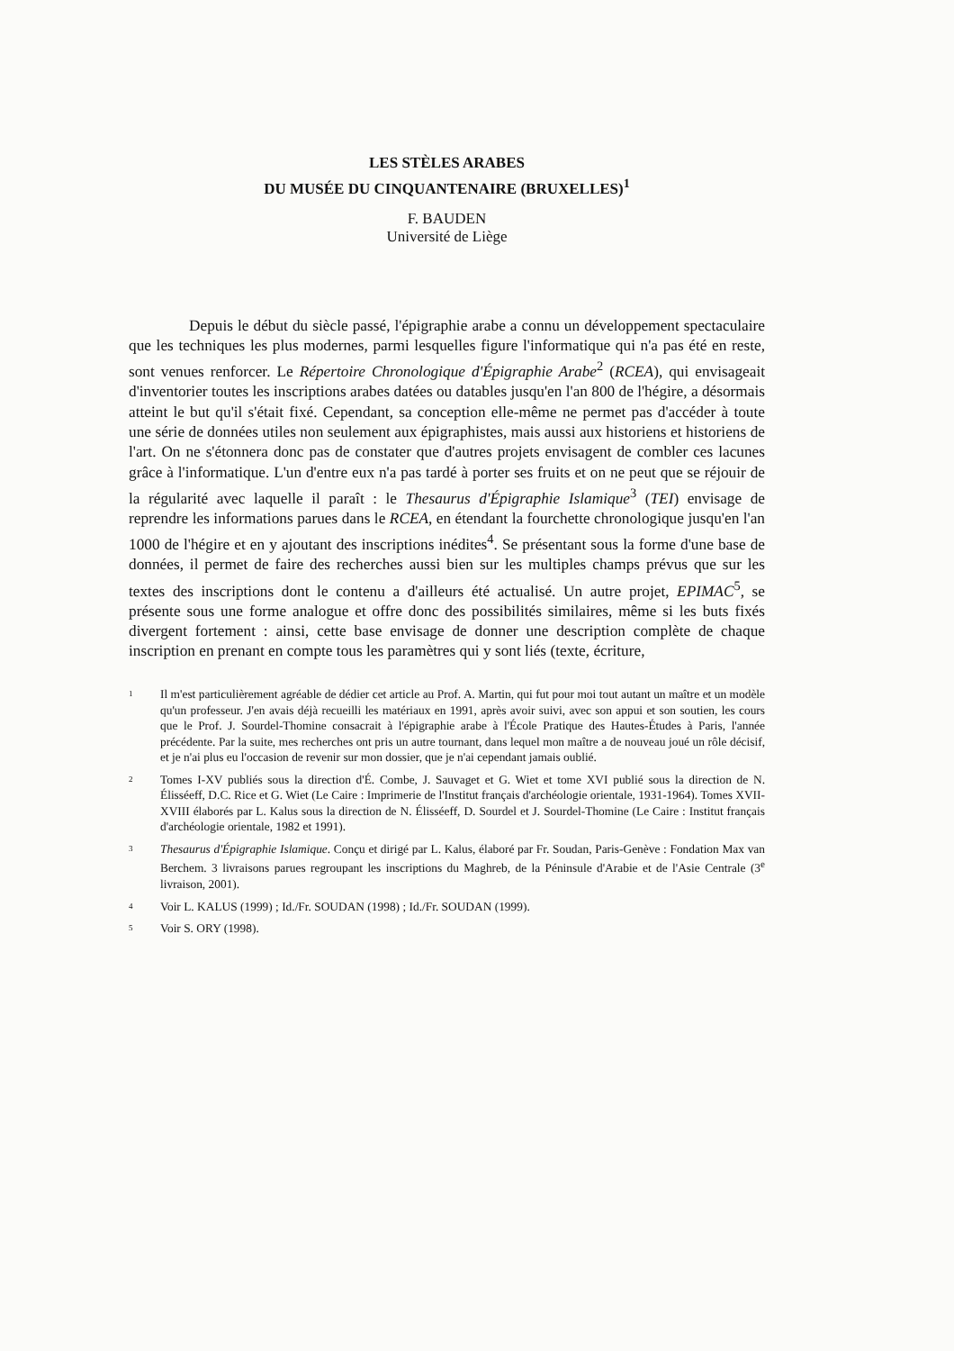LES STÈLES ARABES
DU MUSÉE DU CINQUANTENAIRE (BRUXELLES)<sup>1</sup>
F. BAUDEN
Université de Liège
Depuis le début du siècle passé, l'épigraphie arabe a connu un développement spectaculaire que les techniques les plus modernes, parmi lesquelles figure l'informatique qui n'a pas été en reste, sont venues renforcer. Le Répertoire Chronologique d'Épigraphie Arabe<sup>2</sup> (RCEA), qui envisageait d'inventorier toutes les inscriptions arabes datées ou datables jusqu'en l'an 800 de l'hégire, a désormais atteint le but qu'il s'était fixé. Cependant, sa conception elle-même ne permet pas d'accéder à toute une série de données utiles non seulement aux épigraphistes, mais aussi aux historiens et historiens de l'art. On ne s'étonnera donc pas de constater que d'autres projets envisagent de combler ces lacunes grâce à l'informatique. L'un d'entre eux n'a pas tardé à porter ses fruits et on ne peut que se réjouir de la régularité avec laquelle il paraît : le Thesaurus d'Épigraphie Islamique<sup>3</sup> (TEI) envisage de reprendre les informations parues dans le RCEA, en étendant la fourchette chronologique jusqu'en l'an 1000 de l'hégire et en y ajoutant des inscriptions inédites<sup>4</sup>. Se présentant sous la forme d'une base de données, il permet de faire des recherches aussi bien sur les multiples champs prévus que sur les textes des inscriptions dont le contenu a d'ailleurs été actualisé. Un autre projet, EPIMAC<sup>5</sup>, se présente sous une forme analogue et offre donc des possibilités similaires, même si les buts fixés divergent fortement : ainsi, cette base envisage de donner une description complète de chaque inscription en prenant en compte tous les paramètres qui y sont liés (texte, écriture,
1 Il m'est particulièrement agréable de dédier cet article au Prof. A. Martin, qui fut pour moi tout autant un maître et un modèle qu'un professeur. J'en avais déjà recueilli les matériaux en 1991, après avoir suivi, avec son appui et son soutien, les cours que le Prof. J. Sourdel-Thomine consacrait à l'épigraphie arabe à l'École Pratique des Hautes-Études à Paris, l'année précédente. Par la suite, mes recherches ont pris un autre tournant, dans lequel mon maître a de nouveau joué un rôle décisif, et je n'ai plus eu l'occasion de revenir sur mon dossier, que je n'ai cependant jamais oublié.
2 Tomes I-XV publiés sous la direction d'É. Combe, J. Sauvaget et G. Wiet et tome XVI publié sous la direction de N. Élisséeff, D.C. Rice et G. Wiet (Le Caire : Imprimerie de l'Institut français d'archéologie orientale, 1931-1964). Tomes XVII-XVIII élaborés par L. Kalus sous la direction de N. Élisséeff, D. Sourdel et J. Sourdel-Thomine (Le Caire : Institut français d'archéologie orientale, 1982 et 1991).
3 Thesaurus d'Épigraphie Islamique. Conçu et dirigé par L. Kalus, élaboré par Fr. Soudan, Paris-Genève : Fondation Max van Berchem. 3 livraisons parues regroupant les inscriptions du Maghreb, de la Péninsule d'Arabie et de l'Asie Centrale (3<sup>e</sup> livraison, 2001).
4 Voir L. KALUS (1999) ; Id./Fr. SOUDAN (1998) ; Id./Fr. SOUDAN (1999).
5 Voir S. ORY (1998).